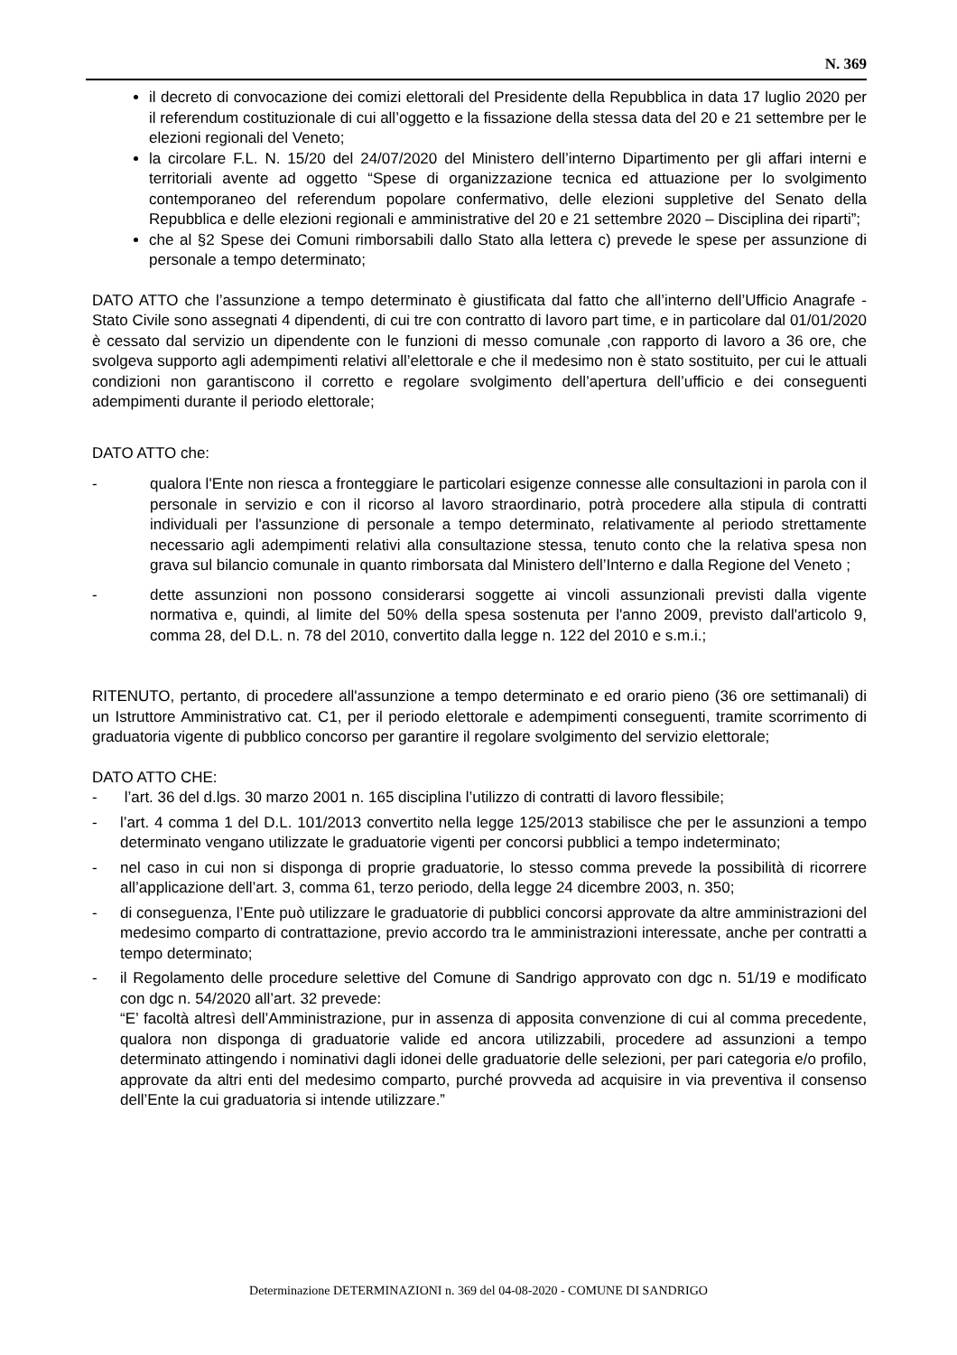N. 369
il decreto di convocazione dei comizi elettorali del Presidente della Repubblica in data 17 luglio 2020 per il referendum costituzionale di cui all’oggetto e la fissazione della stessa data del 20 e 21 settembre per le elezioni regionali del Veneto;
la circolare F.L. N. 15/20 del 24/07/2020 del Ministero dell’interno Dipartimento per gli affari interni e territoriali avente ad oggetto “Spese di organizzazione tecnica ed attuazione per lo svolgimento contemporaneo del referendum popolare confermativo, delle elezioni suppletive del Senato della Repubblica e delle elezioni regionali e amministrative del 20 e 21 settembre 2020 – Disciplina dei riparti”;
che al §2 Spese dei Comuni rimborsabili dallo Stato alla lettera c) prevede le spese per assunzione di personale a tempo determinato;
DATO ATTO che l’assunzione a tempo determinato è giustificata dal fatto che all’interno dell’Ufficio Anagrafe - Stato Civile sono assegnati 4 dipendenti, di cui tre con contratto di lavoro part time, e in particolare dal 01/01/2020 è cessato dal servizio un dipendente con le funzioni di messo comunale ,con rapporto di lavoro a 36 ore, che svolgeva supporto agli adempimenti relativi all’elettorale e che il medesimo non è stato sostituito, per cui le attuali condizioni non garantiscono il corretto e regolare svolgimento dell’apertura dell’ufficio e dei conseguenti adempimenti durante il periodo elettorale;
DATO ATTO che:
- qualora l'Ente non riesca a fronteggiare le particolari esigenze connesse alle consultazioni in parola con il personale in servizio e con il ricorso al lavoro straordinario, potrà procedere alla stipula di contratti individuali per l'assunzione di personale a tempo determinato, relativamente al periodo strettamente necessario agli adempimenti relativi alla consultazione stessa, tenuto conto che la relativa spesa non grava sul bilancio comunale in quanto rimborsata dal Ministero dell’Interno e dalla Regione del Veneto ;
- dette assunzioni non possono considerarsi soggette ai vincoli assunzionali previsti dalla vigente normativa e, quindi, al limite del 50% della spesa sostenuta per l'anno 2009, previsto dall'articolo 9, comma 28, del D.L. n. 78 del 2010, convertito dalla legge n. 122 del 2010 e s.m.i.;
RITENUTO, pertanto, di procedere all'assunzione a tempo determinato e ed orario pieno (36 ore settimanali) di un Istruttore Amministrativo cat. C1, per il periodo elettorale e adempimenti conseguenti, tramite scorrimento di graduatoria vigente di pubblico concorso per garantire il regolare svolgimento del servizio elettorale;
DATO ATTO CHE:
- l’art. 36 del d.lgs. 30 marzo 2001 n. 165 disciplina l’utilizzo di contratti di lavoro flessibile;
- l’art. 4 comma 1 del D.L. 101/2013 convertito nella legge 125/2013 stabilisce che per le assunzioni a tempo determinato vengano utilizzate le graduatorie vigenti per concorsi pubblici a tempo indeterminato;
- nel caso in cui non si disponga di proprie graduatorie, lo stesso comma prevede la possibilità di ricorrere all’applicazione dell’art. 3, comma 61, terzo periodo, della legge 24 dicembre 2003, n. 350;
- di conseguenza, l’Ente può utilizzare le graduatorie di pubblici concorsi approvate da altre amministrazioni del medesimo comparto di contrattazione, previo accordo tra le amministrazioni interessate, anche per contratti a tempo determinato;
- il Regolamento delle procedure selettive del Comune di Sandrigo approvato con dgc n. 51/19 e modificato con dgc n. 54/2020 all’art. 32 prevede:
“E’ facoltà altresì dell’Amministrazione, pur in assenza di apposita convenzione di cui al comma precedente, qualora non disponga di graduatorie valide ed ancora utilizzabili, procedere ad assunzioni a tempo determinato attingendo i nominativi dagli idonei delle graduatorie delle selezioni, per pari categoria e/o profilo, approvate da altri enti del medesimo comparto, purché provveda ad acquisire in via preventiva il consenso dell’Ente la cui graduatoria si intende utilizzare.”
Determinazione DETERMINAZIONI n. 369 del 04-08-2020 - COMUNE DI SANDRIGO